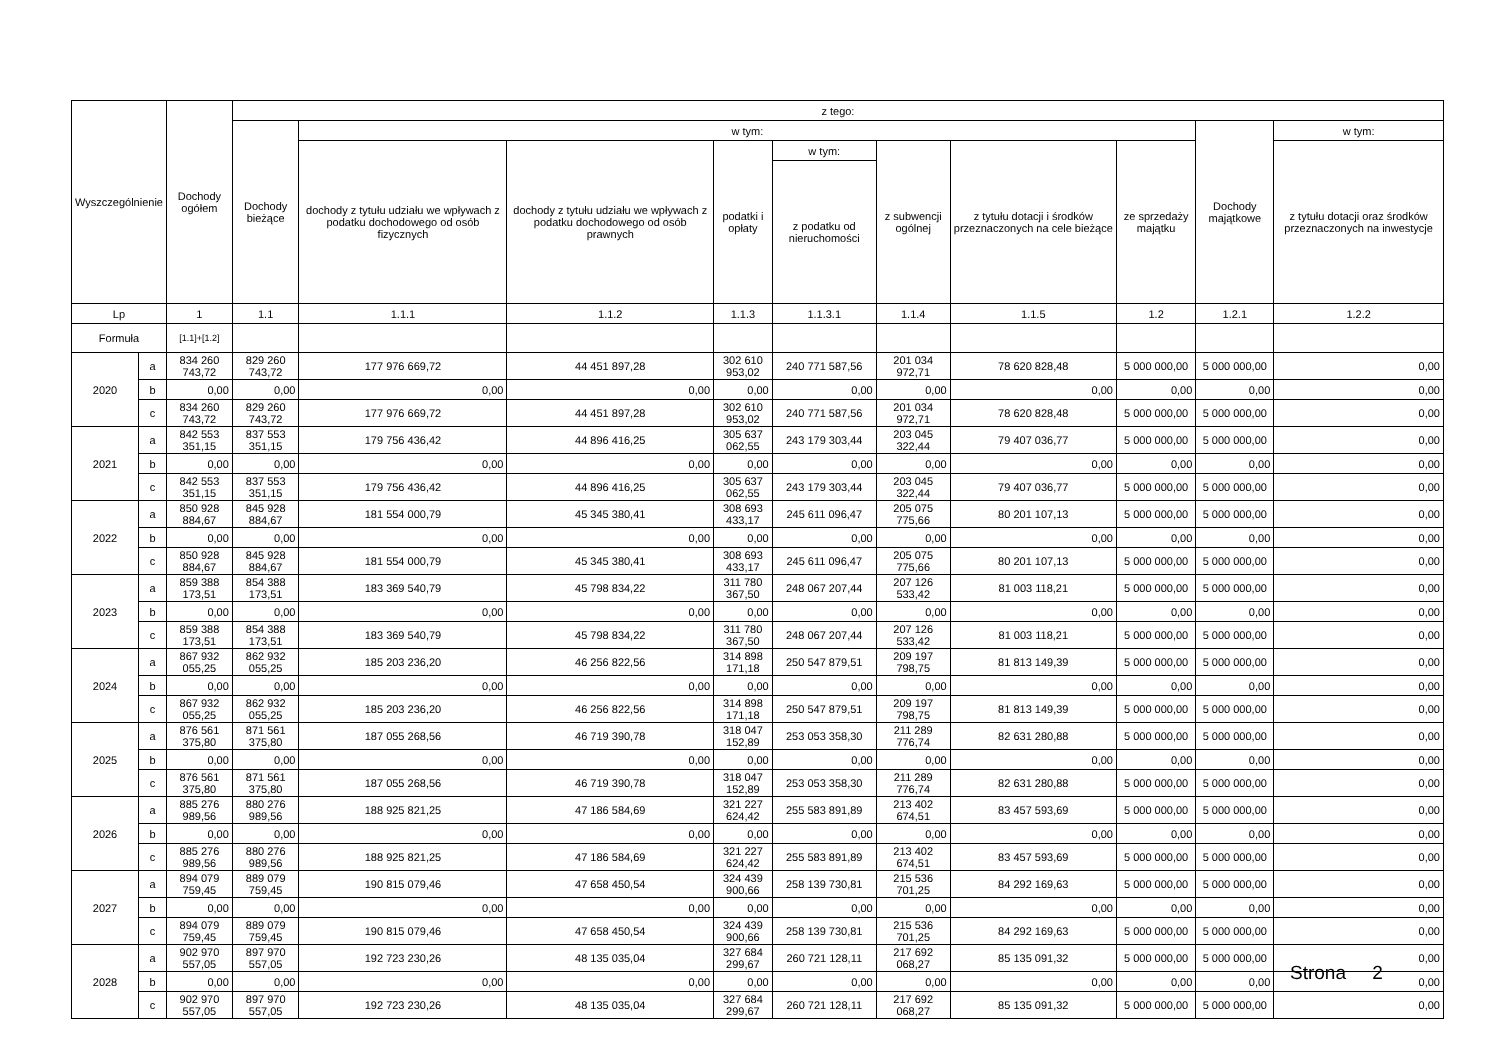| Wyszczególnienie | | Dochody ogółem | z tego: | | | | | | | | | |
| --- | --- | --- | --- | --- | --- | --- | --- | --- | --- | --- | --- | --- |
| | | | Dochody bieżące | w tym: | | | | | | | Dochody majątkowe | w tym: |
| | | | | dochody z tytułu udziału we wpływach z podatku dochodowego od osób fizycznych | dochody z tytułu udziału we wpływach z podatku dochodowego od osób prawnych | podatki i opłaty | w tym: | z subwencji ogólnej | z tytułu dotacji i środków przeznaczonych na cele bieżące | ze sprzedaży majątku | | z tytułu dotacji oraz środków przeznaczonych na inwestycje |
| | | | | | | | z podatku od nieruchomości | | | | | |
| Lp | | 1 | 1.1 | 1.1.1 | 1.1.2 | 1.1.3 | 1.1.3.1 | 1.1.4 | 1.1.5 | 1.2 | 1.2.1 | 1.2.2 |
| Formuła | | [1.1]+[1.2] | | | | | | | | | | |
| 2020 | a | 834 260 743,72 | 829 260 743,72 | 177 976 669,72 | 44 451 897,28 | 302 610 953,02 | 240 771 587,56 | 201 034 972,71 | 78 620 828,48 | 5 000 000,00 | 5 000 000,00 | 0,00 |
| | b | 0,00 | 0,00 | 0,00 | 0,00 | 0,00 | 0,00 | 0,00 | 0,00 | 0,00 | 0,00 | 0,00 |
| | c | 834 260 743,72 | 829 260 743,72 | 177 976 669,72 | 44 451 897,28 | 302 610 953,02 | 240 771 587,56 | 201 034 972,71 | 78 620 828,48 | 5 000 000,00 | 5 000 000,00 | 0,00 |
| 2021 | a | 842 553 351,15 | 837 553 351,15 | 179 756 436,42 | 44 896 416,25 | 305 637 062,55 | 243 179 303,44 | 203 045 322,44 | 79 407 036,77 | 5 000 000,00 | 5 000 000,00 | 0,00 |
| | b | 0,00 | 0,00 | 0,00 | 0,00 | 0,00 | 0,00 | 0,00 | 0,00 | 0,00 | 0,00 | 0,00 |
| | c | 842 553 351,15 | 837 553 351,15 | 179 756 436,42 | 44 896 416,25 | 305 637 062,55 | 243 179 303,44 | 203 045 322,44 | 79 407 036,77 | 5 000 000,00 | 5 000 000,00 | 0,00 |
| 2022 | a | 850 928 884,67 | 845 928 884,67 | 181 554 000,79 | 45 345 380,41 | 308 693 433,17 | 245 611 096,47 | 205 075 775,66 | 80 201 107,13 | 5 000 000,00 | 5 000 000,00 | 0,00 |
| | b | 0,00 | 0,00 | 0,00 | 0,00 | 0,00 | 0,00 | 0,00 | 0,00 | 0,00 | 0,00 | 0,00 |
| | c | 850 928 884,67 | 845 928 884,67 | 181 554 000,79 | 45 345 380,41 | 308 693 433,17 | 245 611 096,47 | 205 075 775,66 | 80 201 107,13 | 5 000 000,00 | 5 000 000,00 | 0,00 |
| 2023 | a | 859 388 173,51 | 854 388 173,51 | 183 369 540,79 | 45 798 834,22 | 311 780 367,50 | 248 067 207,44 | 207 126 533,42 | 81 003 118,21 | 5 000 000,00 | 5 000 000,00 | 0,00 |
| | b | 0,00 | 0,00 | 0,00 | 0,00 | 0,00 | 0,00 | 0,00 | 0,00 | 0,00 | 0,00 | 0,00 |
| | c | 859 388 173,51 | 854 388 173,51 | 183 369 540,79 | 45 798 834,22 | 311 780 367,50 | 248 067 207,44 | 207 126 533,42 | 81 003 118,21 | 5 000 000,00 | 5 000 000,00 | 0,00 |
| 2024 | a | 867 932 055,25 | 862 932 055,25 | 185 203 236,20 | 46 256 822,56 | 314 898 171,18 | 250 547 879,51 | 209 197 798,75 | 81 813 149,39 | 5 000 000,00 | 5 000 000,00 | 0,00 |
| | b | 0,00 | 0,00 | 0,00 | 0,00 | 0,00 | 0,00 | 0,00 | 0,00 | 0,00 | 0,00 | 0,00 |
| | c | 867 932 055,25 | 862 932 055,25 | 185 203 236,20 | 46 256 822,56 | 314 898 171,18 | 250 547 879,51 | 209 197 798,75 | 81 813 149,39 | 5 000 000,00 | 5 000 000,00 | 0,00 |
| 2025 | a | 876 561 375,80 | 871 561 375,80 | 187 055 268,56 | 46 719 390,78 | 318 047 152,89 | 253 053 358,30 | 211 289 776,74 | 82 631 280,88 | 5 000 000,00 | 5 000 000,00 | 0,00 |
| | b | 0,00 | 0,00 | 0,00 | 0,00 | 0,00 | 0,00 | 0,00 | 0,00 | 0,00 | 0,00 | 0,00 |
| | c | 876 561 375,80 | 871 561 375,80 | 187 055 268,56 | 46 719 390,78 | 318 047 152,89 | 253 053 358,30 | 211 289 776,74 | 82 631 280,88 | 5 000 000,00 | 5 000 000,00 | 0,00 |
| 2026 | a | 885 276 989,56 | 880 276 989,56 | 188 925 821,25 | 47 186 584,69 | 321 227 624,42 | 255 583 891,89 | 213 402 674,51 | 83 457 593,69 | 5 000 000,00 | 5 000 000,00 | 0,00 |
| | b | 0,00 | 0,00 | 0,00 | 0,00 | 0,00 | 0,00 | 0,00 | 0,00 | 0,00 | 0,00 | 0,00 |
| | c | 885 276 989,56 | 880 276 989,56 | 188 925 821,25 | 47 186 584,69 | 321 227 624,42 | 255 583 891,89 | 213 402 674,51 | 83 457 593,69 | 5 000 000,00 | 5 000 000,00 | 0,00 |
| 2027 | a | 894 079 759,45 | 889 079 759,45 | 190 815 079,46 | 47 658 450,54 | 324 439 900,66 | 258 139 730,81 | 215 536 701,25 | 84 292 169,63 | 5 000 000,00 | 5 000 000,00 | 0,00 |
| | b | 0,00 | 0,00 | 0,00 | 0,00 | 0,00 | 0,00 | 0,00 | 0,00 | 0,00 | 0,00 | 0,00 |
| | c | 894 079 759,45 | 889 079 759,45 | 190 815 079,46 | 47 658 450,54 | 324 439 900,66 | 258 139 730,81 | 215 536 701,25 | 84 292 169,63 | 5 000 000,00 | 5 000 000,00 | 0,00 |
| 2028 | a | 902 970 557,05 | 897 970 557,05 | 192 723 230,26 | 48 135 035,04 | 327 684 299,67 | 260 721 128,11 | 217 692 068,27 | 85 135 091,32 | 5 000 000,00 | 5 000 000,00 | 0,00 |
| | b | 0,00 | 0,00 | 0,00 | 0,00 | 0,00 | 0,00 | 0,00 | 0,00 | 0,00 | 0,00 | 0,00 |
| | c | 902 970 557,05 | 897 970 557,05 | 192 723 230,26 | 48 135 035,04 | 327 684 299,67 | 260 721 128,11 | 217 692 068,27 | 85 135 091,32 | 5 000 000,00 | 5 000 000,00 | 0,00 |
Strona 2